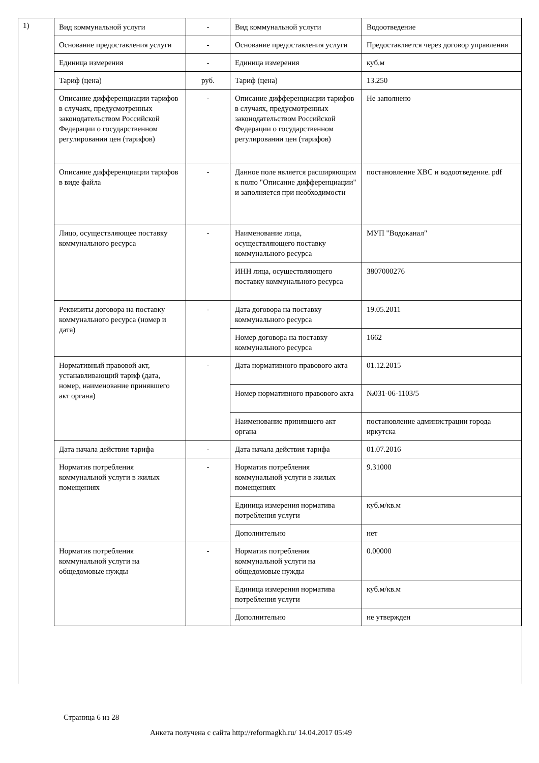1)
| Вид коммунальной услуги | - | Вид коммунальной услуги | Водоотведение |
| Основание предоставления услуги | - | Основание предоставления услуги | Предоставляется через договор управления |
| Единица измерения | - | Единица измерения | куб.м |
| Тариф (цена) | руб. | Тариф (цена) | 13.250 |
| Описание дифференциации тарифов в случаях, предусмотренных законодательством Российской Федерации о государственном регулировании цен (тарифов) | - | Описание дифференциации тарифов в случаях, предусмотренных законодательством Российской Федерации о государственном регулировании цен (тарифов) | Не заполнено |
| Описание дифференциации тарифов в виде файла | - | Данное поле является расширяющим к полю "Описание дифференциации" и заполняется при необходимости | постановление ХВС и водоотведение. pdf |
| Лицо, осуществляющее поставку коммунального ресурса | - | Наименование лица, осуществляющего поставку коммунального ресурса | МУП "Водоканал" |
| | | ИНН лица, осуществляющего поставку коммунального ресурса | 3807000276 |
| Реквизиты договора на поставку коммунального ресурса (номер и дата) | - | Дата договора на поставку коммунального ресурса | 19.05.2011 |
| | | Номер договора на поставку коммунального ресурса | 1662 |
| Нормативный правовой акт, устанавливающий тариф (дата, номер, наименование принявшего акт органа) | - | Дата нормативного правового акта | 01.12.2015 |
| | | Номер нормативного правового акта | №031-06-1103/5 |
| | | Наименование принявшего акт органа | постановление администрации города иркутска |
| Дата начала действия тарифа | - | Дата начала действия тарифа | 01.07.2016 |
| Норматив потребления коммунальной услуги в жилых помещениях | - | Норматив потребления коммунальной услуги в жилых помещениях | 9.31000 |
| | | Единица измерения норматива потребления услуги | куб.м/кв.м |
| | | Дополнительно | нет |
| Норматив потребления коммунальной услуги на общедомовые нужды | - | Норматив потребления коммунальной услуги на общедомовые нужды | 0.00000 |
| | | Единица измерения норматива потребления услуги | куб.м/кв.м |
| | | Дополнительно | не утвержден |
Страница 6 из 28
Анкета получена с сайта http://reformagkh.ru/ 14.04.2017 05:49